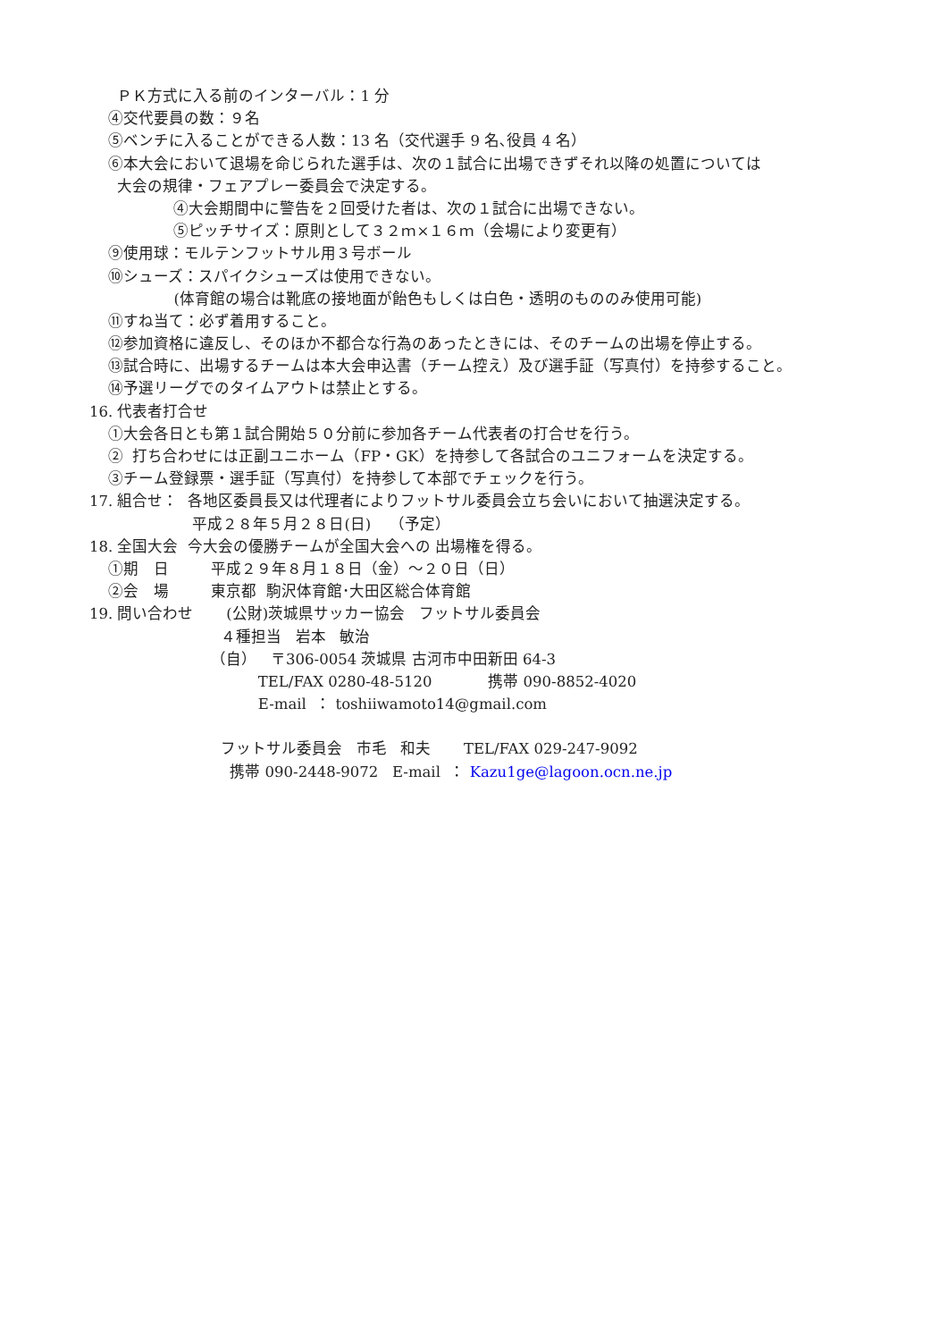ＰＫ方式に入る前のインターバル：1 分
④交代要員の数：９名
⑤ベンチに入ることができる人数：13 名（交代選手 9 名､役員 4 名）
⑥本大会において退場を命じられた選手は、次の１試合に出場できずそれ以降の処置については
大会の規律・フェアプレー委員会で決定する。
④大会期間中に警告を２回受けた者は、次の１試合に出場できない。
⑤ピッチサイズ：原則として３２ｍ×１６ｍ（会場により変更有）
⑨使用球：モルテンフットサル用３号ボール
⑩シューズ：スパイクシューズは使用できない。
(体育館の場合は靴底の接地面が飴色もしくは白色・透明のもののみ使用可能)
⑪すね当て：必ず着用すること。
⑫参加資格に違反し、そのほか不都合な行為のあったときには、そのチームの出場を停止する。
⑬試合時に、出場するチームは本大会申込書（チーム控え）及び選手証（写真付）を持参すること。
⑭予選リーグでのタイムアウトは禁止とする。
16. 代表者打合せ
①大会各日とも第１試合開始５０分前に参加各チーム代表者の打合せを行う。
② 打ち合わせには正副ユニホーム（FP・GK）を持参して各試合のユニフォームを決定する。
③チーム登録票・選手証（写真付）を持参して本部でチェックを行う。
17. 組合せ： 各地区委員長又は代理者によりフットサル委員会立ち会いにおいて抽選決定する。
平成２８年５月２８日(日) （予定）
18. 全国大会 今大会の優勝チームが全国大会への 出場権を得る。
①期　日 平成２９年８月１８日（金）～２０日（日）
②会　場 東京都 駒沢体育館･大田区総合体育館
19. 問い合わせ (公財)茨城県サッカー協会 フットサル委員会
４種担当 岩本 敏治
（自） 〒306-0054 茨城県 古河市中田新田 64-3
TEL/FAX 0280-48-5120 携帯 090-8852-4020
E-mail ： toshiiwamoto14@gmail.com
フットサル委員会 市毛 和夫 TEL/FAX 029-247-9092
携帯 090-2448-9072 E-mail ： Kazu1ge@lagoon.ocn.ne.jp